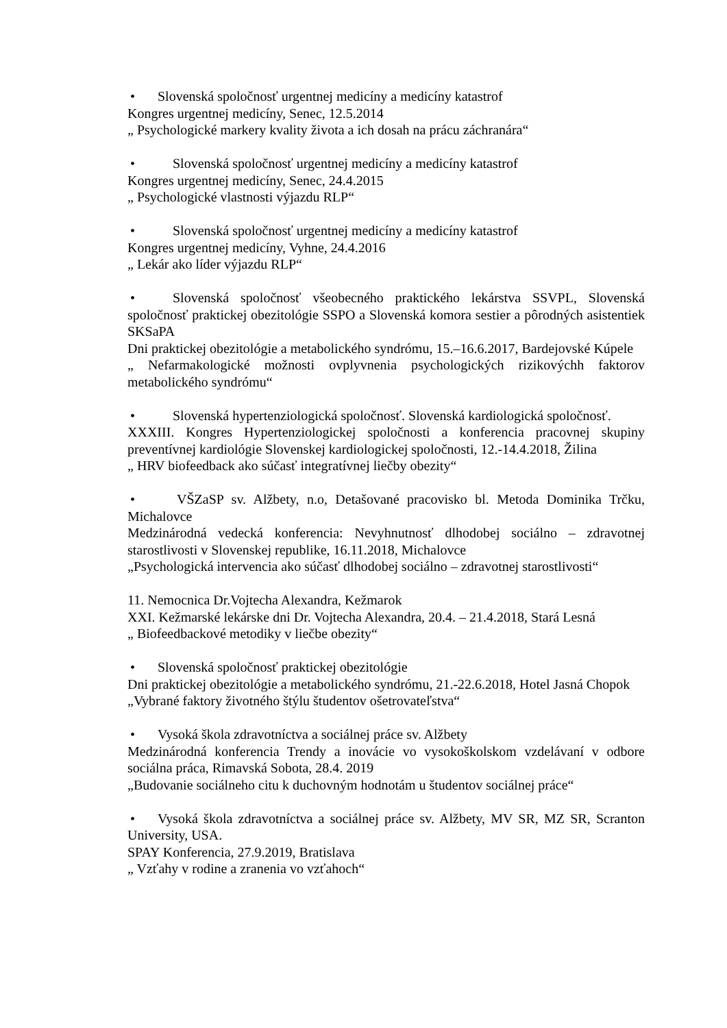• Slovenská spoločnosť urgentnej medicíny a medicíny katastrof
Kongres urgentnej medicíny, Senec, 12.5.2014
„ Psychologické markery kvality života a ich dosah na prácu záchranára“
• Slovenská spoločnosť urgentnej medicíny a medicíny katastrof
Kongres urgentnej medicíny, Senec, 24.4.2015
„ Psychologické vlastnosti výjazdu RLP“
• Slovenská spoločnosť urgentnej medicíny a medicíny katastrof
Kongres urgentnej medicíny, Vyhne, 24.4.2016
„ Lekár ako líder výjazdu RLP“
• Slovenská spoločnosť všeobecného praktického lekárstva SSVPL, Slovenská spoločnosť praktickej obezitológie SSPO a Slovenská komora sestier a pôrodných asistentiek SKSaPA
Dni praktickej obezitológie a metabolického syndrómu, 15.–16.6.2017, Bardejovské Kúpele
„ Nefarmakologické možnosti ovplyvnenia psychologických rizikovýchh faktorov metabolického syndrómu“
• Slovenská hypertenziologická spoločnosť. Slovenská kardiologická spoločnosť.
XXXIII. Kongres Hypertenziologickej spoločnosti a konferencia pracovnej skupiny preventívnej kardiológie Slovenskej kardiologickej spoločnosti, 12.-14.4.2018, Žilina
„ HRV biofeedback ako súčasť integratívnej liečby obezity“
• VŠZaSP sv. Alžbety, n.o, Detašované pracovisko bl. Metoda Dominika Trčku, Michalovce
Medzinárodná vedecká konferencia: Nevyhnutnosť dlhodobej sociálno – zdravotnej starostlivosti v Slovenskej republike, 16.11.2018, Michalovce
„Psychologická intervencia ako súčasť dlhodobej sociálno – zdravotnej starostlivosti“
11. Nemocnica Dr.Vojtecha Alexandra, Kežmarok
XXI. Kežmarské lekárske dni Dr. Vojtecha Alexandra, 20.4. – 21.4.2018, Stará Lesná
„ Biofeedbackové metodiky v liečbe obezity“
• Slovenská spoločnosť praktickej obezitológie
Dni praktickej obezitológie a metabolického syndrómu, 21.-22.6.2018, Hotel Jasná Chopok
„Vybrané faktory životného štýlu študentov ošetrovateľstva“
• Vysoká škola zdravotníctva a sociálnej práce sv. Alžbety
Medzinárodná konferencia Trendy a inovácie vo vysokoškolskom vzdelávaní v odbore sociálna práca, Rimavská Sobota, 28.4. 2019
„Budovanie sociálneho citu k duchovným hodnotám u študentov sociálnej práce“
• Vysoká škola zdravotníctva a sociálnej práce sv. Alžbety, MV SR, MZ SR, Scranton University, USA.
SPAY Konferencia, 27.9.2019, Bratislava
„ Vzťahy v rodine a zranenia vo vzťahoch“